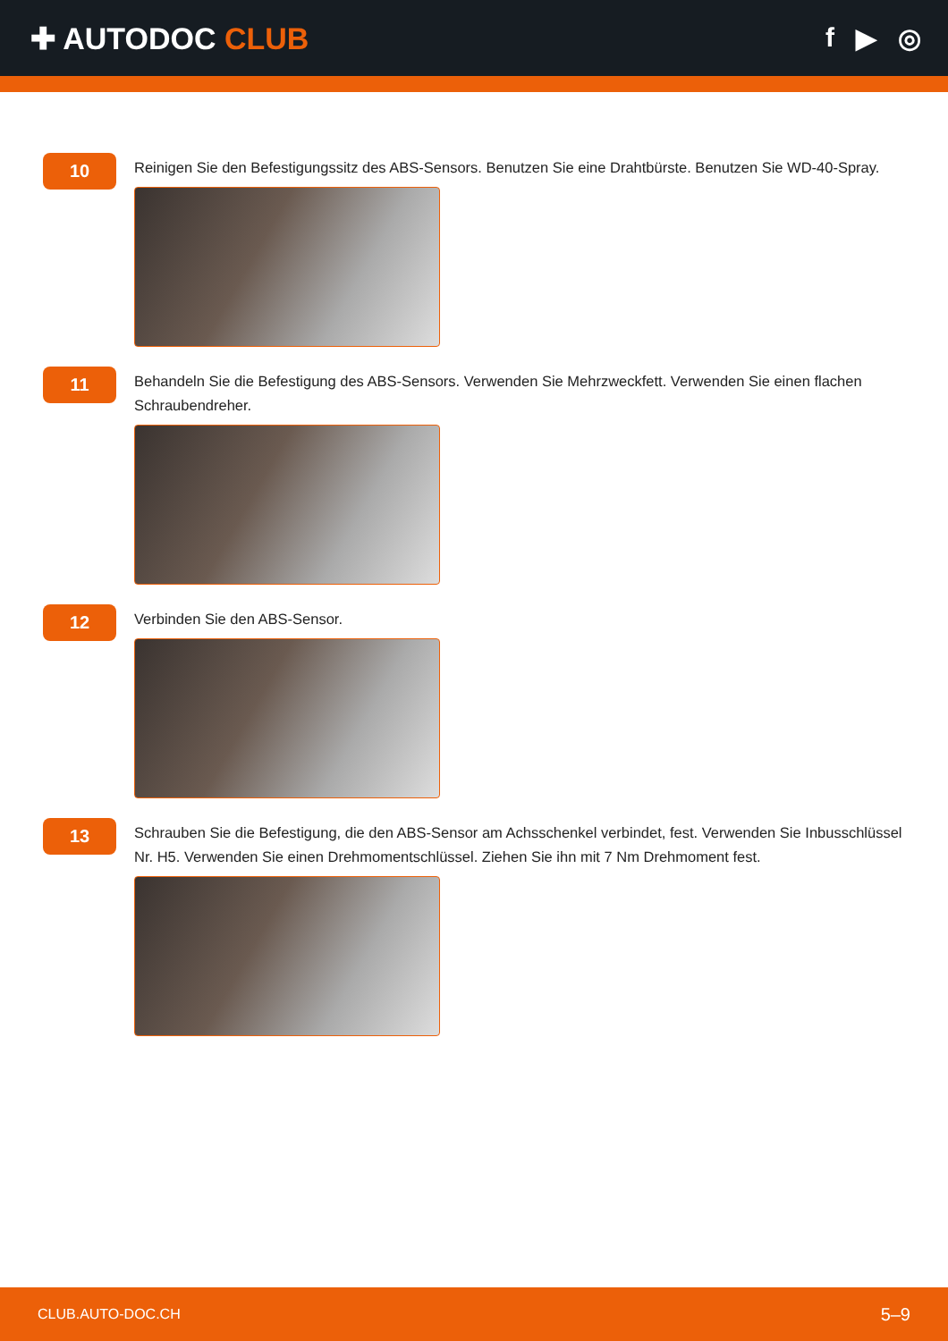✚ AUTODOC CLUB f ▶ ◎
10
Reinigen Sie den Befestigungssitz des ABS-Sensors. Benutzen Sie eine Drahtbürste. Benutzen Sie WD-40-Spray.
11
Behandeln Sie die Befestigung des ABS-Sensors. Verwenden Sie Mehrzweckfett. Verwenden Sie einen flachen Schraubendreher.
12
Verbinden Sie den ABS-Sensor.
13
Schrauben Sie die Befestigung, die den ABS-Sensor am Achsschenkel verbindet, fest. Verwenden Sie Inbusschlüssel Nr. H5. Verwenden Sie einen Drehmomentschlüssel. Ziehen Sie ihn mit 7 Nm Drehmoment fest.
CLUB.AUTO-DOC.CH 5–9